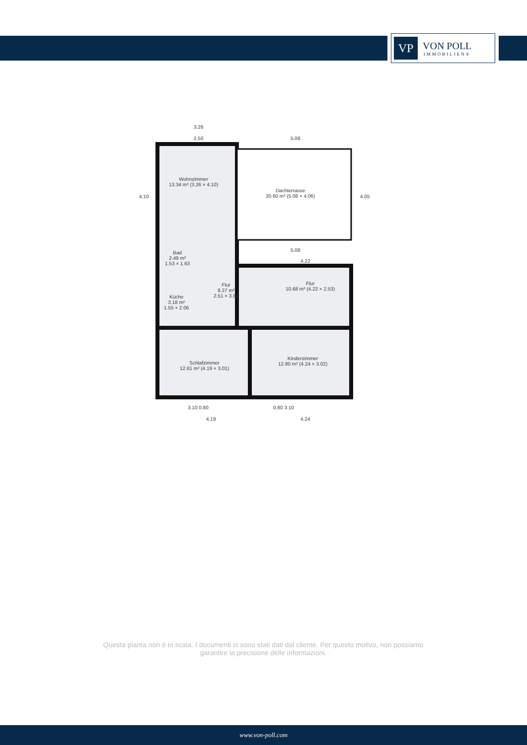VP
VON POLL
IMMOBILIEN®
Wohnzimmer
13.34 m² (3.26 × 4.10)
Dachterrasse
20.60 m² (5.08 × 4.06)
Bad
2.49 m²
1.53 × 1.63
Küche
3.18 m²
1.55 × 2.06
Flur
8.27 m²
2.51 × 3.81
Flur
10.68 m² (4.22 × 2.53)
Schlafzimmer
12.61 m² (4.19 × 3.01)
Kinderzimmer
12.80 m² (4.24 × 3.02)
3.26
2.50 5.08
4.10 4.05
5.08
4.22
3.10 0.80 0.80 3.10
4.19 4.24
Questa pianta non è in scala. I documenti ci sono stati dati dal cliente. Per questo motivo, non possiamo garantire la precisione delle informazioni.
www.von-poll.com